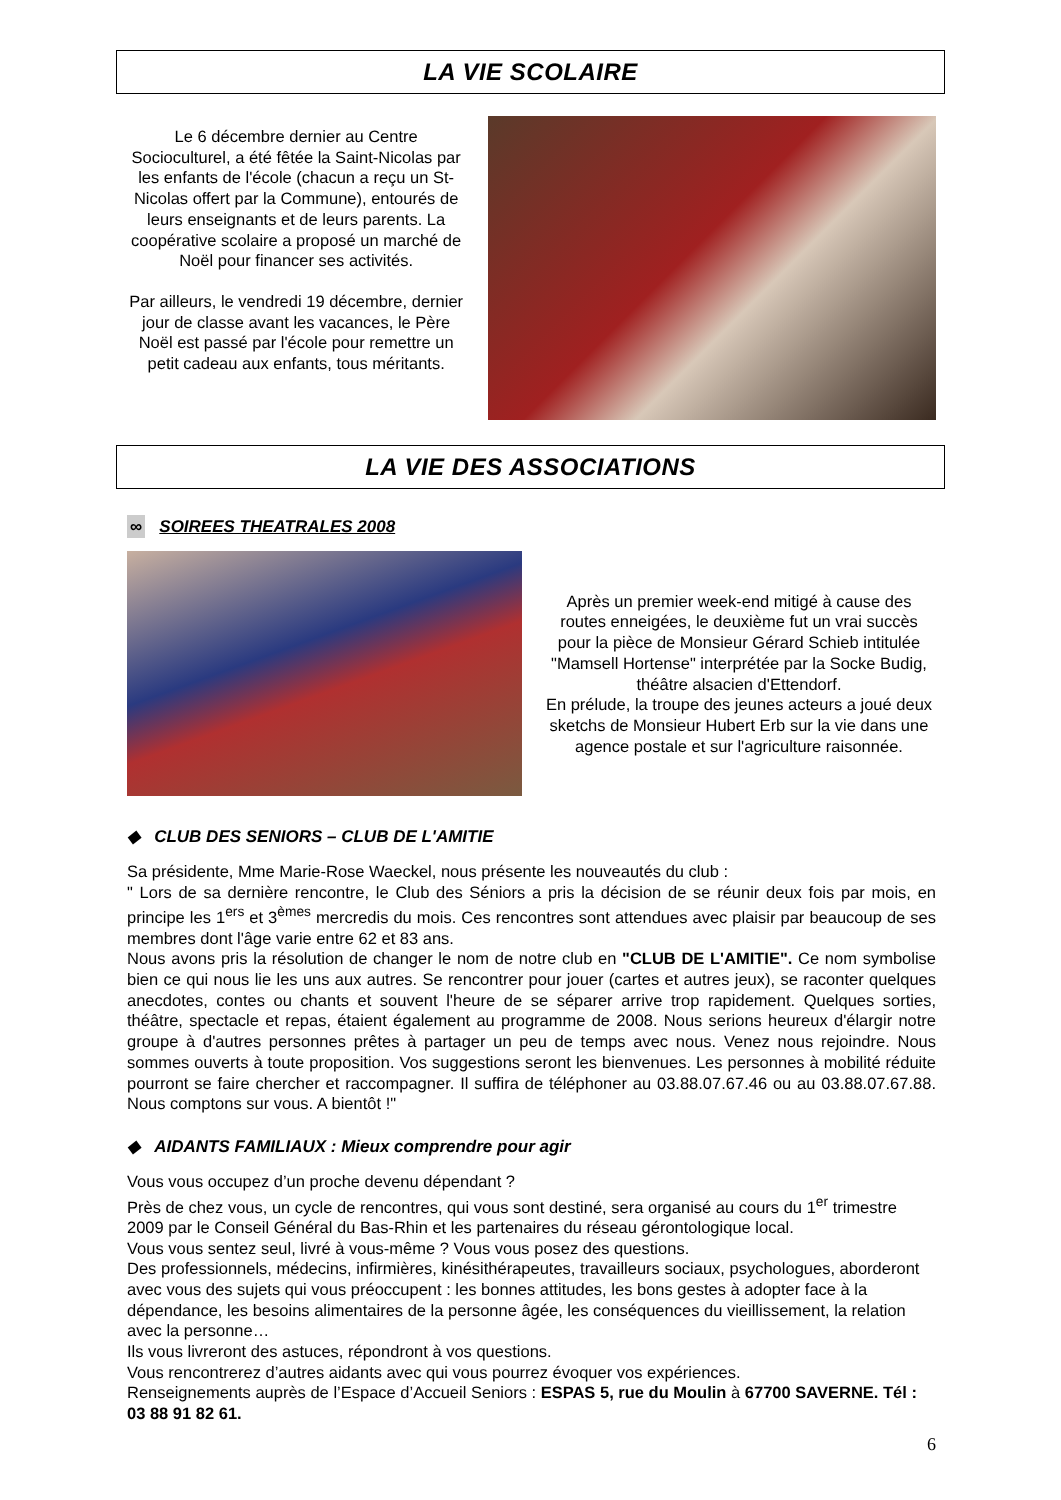LA VIE SCOLAIRE
Le 6 décembre dernier au Centre Socioculturel, a été fêtée la Saint-Nicolas par les enfants de l'école (chacun a reçu un St-Nicolas offert par la Commune), entourés de leurs enseignants et de leurs parents. La coopérative scolaire a proposé un marché de Noël pour financer ses activités.
Par ailleurs, le vendredi 19 décembre, dernier jour de classe avant les vacances, le Père Noël est passé par l'école pour remettre un petit cadeau aux enfants, tous méritants.
LA VIE DES ASSOCIATIONS
∞ SOIREES THEATRALES 2008
Après un premier week-end mitigé à cause des routes enneigées, le deuxième fut un vrai succès pour la pièce de Monsieur Gérard Schieb intitulée "Mamsell Hortense" interprétée par la Socke Budig, théâtre alsacien d'Ettendorf.
En prélude, la troupe des jeunes acteurs a joué deux sketchs de Monsieur Hubert Erb sur la vie dans une agence postale et sur l'agriculture raisonnée.
◆ CLUB DES SENIORS – CLUB DE L'AMITIE
Sa présidente, Mme Marie-Rose Waeckel, nous présente les nouveautés du club :
" Lors de sa dernière rencontre, le Club des Séniors a pris la décision de se réunir deux fois par mois, en principe les 1<sup>ers</sup> et 3<sup>èmes</sup> mercredis du mois. Ces rencontres sont attendues avec plaisir par beaucoup de ses membres dont l'âge varie entre 62 et 83 ans.
Nous avons pris la résolution de changer le nom de notre club en "CLUB DE L'AMITIE". Ce nom symbolise bien ce qui nous lie les uns aux autres. Se rencontrer pour jouer (cartes et autres jeux), se raconter quelques anecdotes, contes ou chants et souvent l'heure de se séparer arrive trop rapidement. Quelques sorties, théâtre, spectacle et repas, étaient également au programme de 2008. Nous serions heureux d'élargir notre groupe à d'autres personnes prêtes à partager un peu de temps avec nous. Venez nous rejoindre. Nous sommes ouverts à toute proposition. Vos suggestions seront les bienvenues. Les personnes à mobilité réduite pourront se faire chercher et raccompagner. Il suffira de téléphoner au 03.88.07.67.46 ou au 03.88.07.67.88. Nous comptons sur vous. A bientôt !"
◆ AIDANTS FAMILIAUX : Mieux comprendre pour agir
Vous vous occupez d’un proche devenu dépendant ?
Près de chez vous, un cycle de rencontres, qui vous sont destiné, sera organisé au cours du 1<sup>er</sup> trimestre 2009 par le Conseil Général du Bas-Rhin et les partenaires du réseau gérontologique local.
Vous vous sentez seul, livré à vous-même ? Vous vous posez des questions.
Des professionnels, médecins, infirmières, kinésithérapeutes, travailleurs sociaux, psychologues, aborderont avec vous des sujets qui vous préoccupent : les bonnes attitudes, les bons gestes à adopter face à la dépendance, les besoins alimentaires de la personne âgée, les conséquences du vieillissement, la relation avec la personne…
Ils vous livreront des astuces, répondront à vos questions.
Vous rencontrerez d’autres aidants avec qui vous pourrez évoquer vos expériences.
Renseignements auprès de l’Espace d’Accueil Seniors : ESPAS 5, rue du Moulin à 67700 SAVERNE. Tél : 03 88 91 82 61.
6